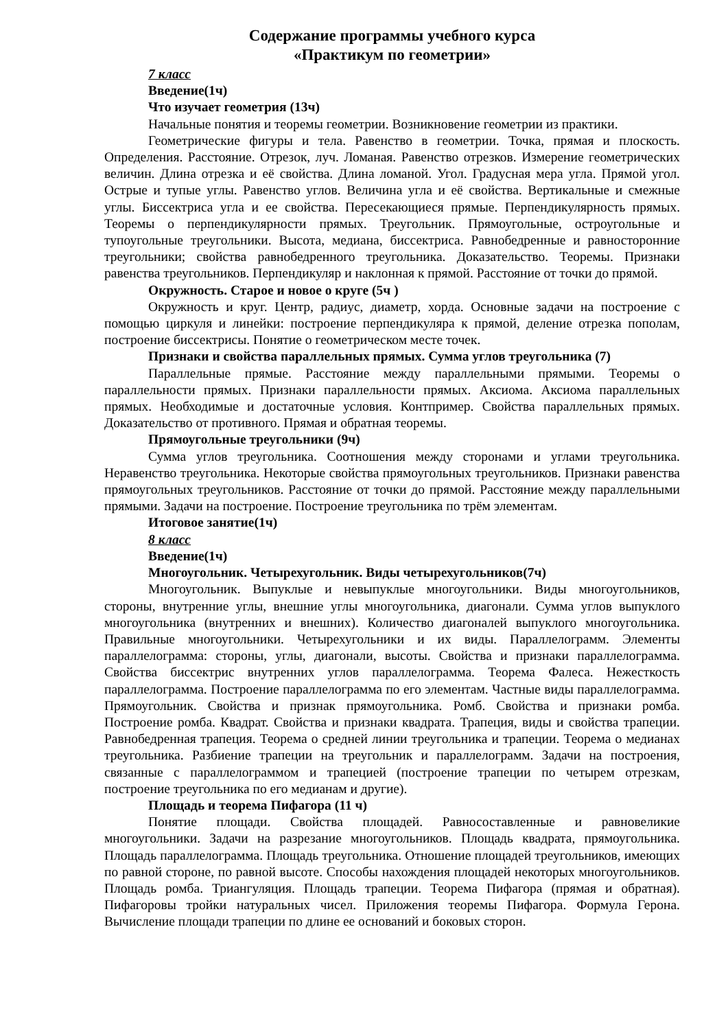Содержание программы учебного курса
«Практикум по геометрии»
7 класс
Введение(1ч)
Что изучает геометрия (13ч)
Начальные понятия и теоремы геометрии. Возникновение геометрии из практики.
Геометрические фигуры и тела. Равенство в геометрии. Точка, прямая и плоскость. Определения. Расстояние. Отрезок, луч. Ломаная. Равенство отрезков. Измерение геометрических величин. Длина отрезка и её свойства. Длина ломаной. Угол. Градусная мера угла. Прямой угол. Острые и тупые углы. Равенство углов. Величина угла и её свойства. Вертикальные и смежные углы. Биссектриса угла и ее свойства. Пересекающиеся прямые. Перпендикулярность прямых. Теоремы о перпендикулярности прямых. Треугольник. Прямоугольные, остроугольные и тупоугольные треугольники. Высота, медиана, биссектриса. Равнобедренные и равносторонние треугольники; свойства равнобедренного треугольника. Доказательство. Теоремы. Признаки равенства треугольников. Перпендикуляр и наклонная к прямой. Расстояние от точки до прямой.
Окружность. Старое и новое о круге (5ч )
Окружность и круг. Центр, радиус, диаметр, хорда. Основные задачи на построение с помощью циркуля и линейки: построение перпендикуляра к прямой, деление отрезка пополам, построение биссектрисы. Понятие о геометрическом месте точек.
Признаки и свойства параллельных прямых. Сумма углов треугольника (7)
Параллельные прямые. Расстояние между параллельными прямыми. Теоремы о параллельности прямых. Признаки параллельности прямых. Аксиома. Аксиома параллельных прямых. Необходимые и достаточные условия. Контпример. Свойства параллельных прямых. Доказательство от противного. Прямая и обратная теоремы.
Прямоугольные треугольники (9ч)
Сумма углов треугольника. Соотношения между сторонами и углами треугольника. Неравенство треугольника. Некоторые свойства прямоугольных треугольников. Признаки равенства прямоугольных треугольников. Расстояние от точки до прямой. Расстояние между параллельными прямыми. Задачи на построение. Построение треугольника по трём элементам.
Итоговое занятие(1ч)
8 класс
Введение(1ч)
Многоугольник. Четырехугольник. Виды четырехугольников(7ч)
Многоугольник. Выпуклые и невыпуклые многоугольники. Виды многоугольников, стороны, внутренние углы, внешние углы многоугольника, диагонали. Сумма углов выпуклого многоугольника (внутренних и внешних). Количество диагоналей выпуклого многоугольника. Правильные многоугольники. Четырехугольники и их виды. Параллелограмм. Элементы параллелограмма: стороны, углы, диагонали, высоты. Свойства и признаки параллелограмма. Свойства биссектрис внутренних углов параллелограмма. Теорема Фалеса. Нежесткость параллелограмма. Построение параллелограмма по его элементам. Частные виды параллелограмма. Прямоугольник. Свойства и признак прямоугольника. Ромб. Свойства и признаки ромба. Построение ромба. Квадрат. Свойства и признаки квадрата. Трапеция, виды и свойства трапеции. Равнобедренная трапеция. Теорема о средней линии треугольника и трапеции. Теорема о медианах треугольника. Разбиение трапеции на треугольник и параллелограмм. Задачи на построения, связанные с параллелограммом и трапецией (построение трапеции по четырем отрезкам, построение треугольника по его медианам и другие).
Площадь и теорема Пифагора (11 ч)
Понятие площади. Свойства площадей. Равносоставленные и равновеликие многоугольники. Задачи на разрезание многоугольников. Площадь квадрата, прямоугольника. Площадь параллелограмма. Площадь треугольника. Отношение площадей треугольников, имеющих по равной стороне, по равной высоте. Способы нахождения площадей некоторых многоугольников. Площадь ромба. Триангуляция. Площадь трапеции. Теорема Пифагора (прямая и обратная). Пифагоровы тройки натуральных чисел. Приложения теоремы Пифагора. Формула Герона. Вычисление площади трапеции по длине ее оснований и боковых сторон.